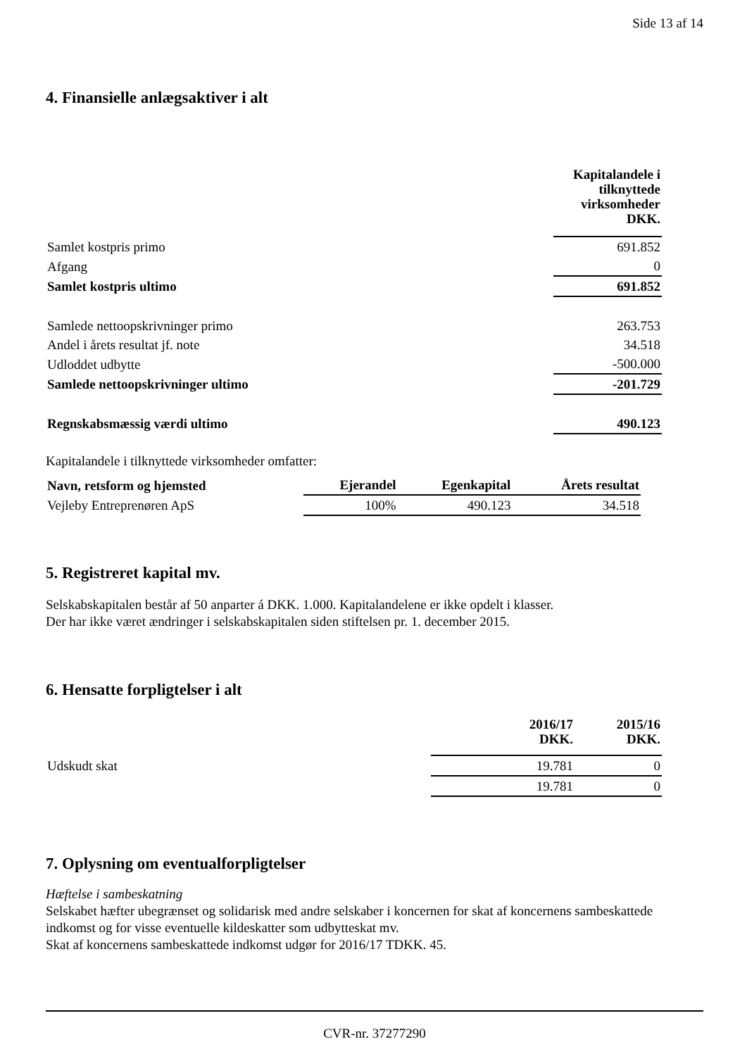Side 13 af 14
4. Finansielle anlægsaktiver i alt
| | Kapitalandele i tilknyttede virksomheder DKK. |
| Samlet kostpris primo | 691.852 |
| Afgang | 0 |
| Samlet kostpris ultimo | 691.852 |
| Samlede nettoopskrivninger primo | 263.753 |
| Andel i årets resultat jf. note | 34.518 |
| Udloddet udbytte | -500.000 |
| Samlede nettoopskrivninger ultimo | -201.729 |
| Regnskabsmæssig værdi ultimo | 490.123 |
Kapitalandele i tilknyttede virksomheder omfatter:
| Navn, retsform og hjemsted | Ejerandel | Egenkapital | Årets resultat |
| --- | --- | --- | --- |
| Vejleby Entreprenøren ApS | 100% | 490.123 | 34.518 |
5. Registreret kapital mv.
Selskabskapitalen består af 50 anparter á DKK. 1.000. Kapitalandelene er ikke opdelt i klasser.
Der har ikke været ændringer i selskabskapitalen siden stiftelsen pr. 1. december 2015.
6. Hensatte forpligtelser i alt
| | 2016/17 DKK. | 2015/16 DKK. |
| Udskudt skat | 19.781 | 0 |
| | 19.781 | 0 |
7. Oplysning om eventualforpligtelser
Hæftelse i sambeskatning
Selskabet hæfter ubegrænset og solidarisk med andre selskaber i koncernen for skat af koncernens sambeskattede indkomst og for visse eventuelle kildeskatter som udbytteskat mv.
Skat af koncernens sambeskattede indkomst udgør for 2016/17 TDKK. 45.
CVR-nr. 37277290